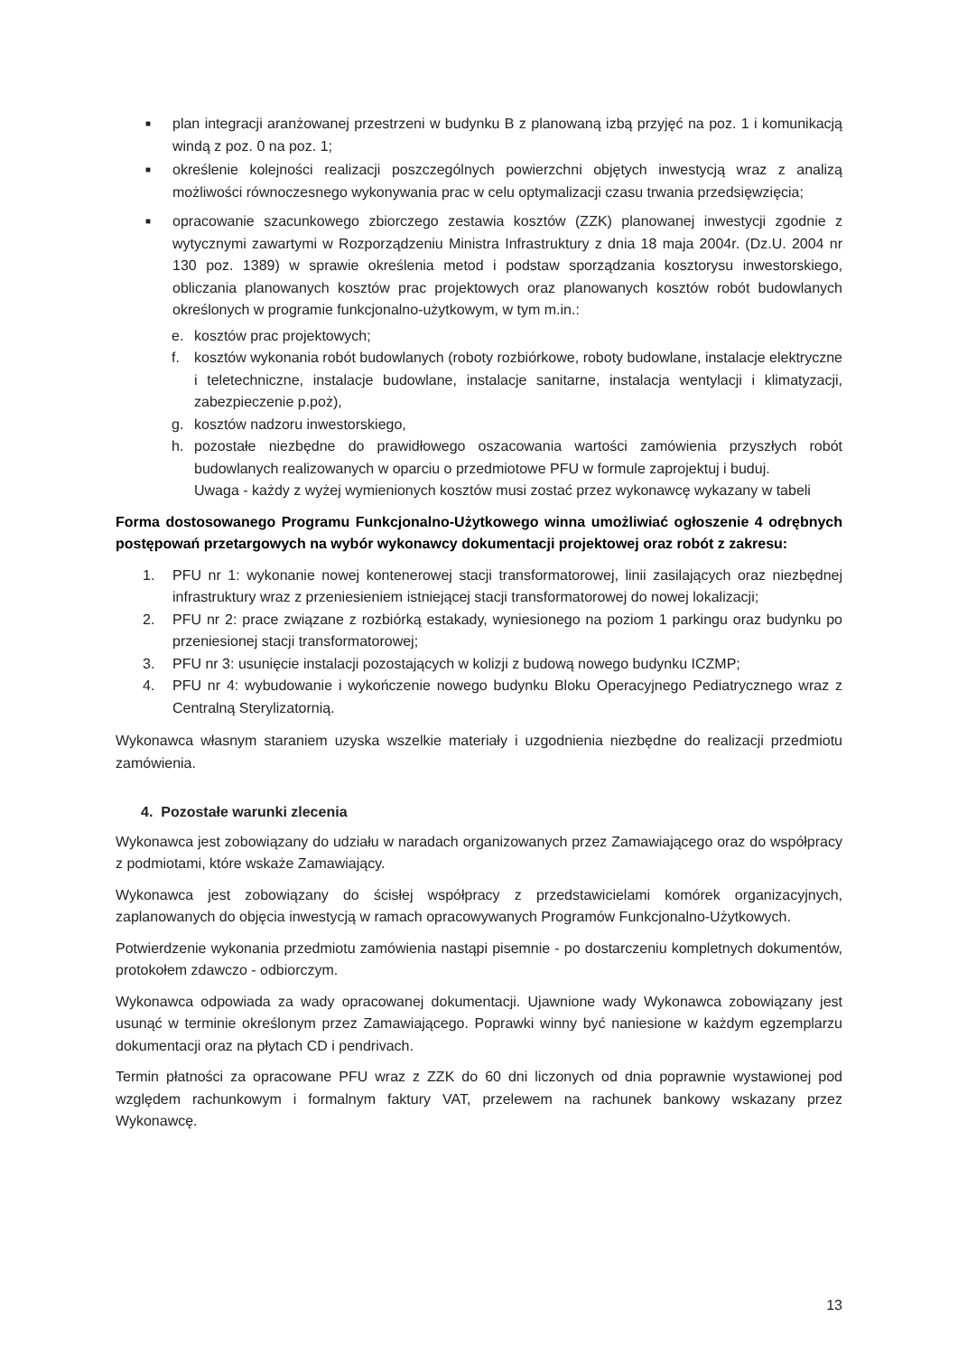■
plan integracji aranżowanej przestrzeni w budynku B z planowaną izbą przyjęć na poz. 1 i komunikacją windą z poz. 0 na poz. 1;
■
określenie kolejności realizacji poszczególnych powierzchni objętych inwestycją wraz z analizą możliwości równoczesnego wykonywania prac w celu optymalizacji czasu trwania przedsięwzięcia;
■
opracowanie szacunkowego zbiorczego zestawia kosztów (ZZK) planowanej inwestycji zgodnie z wytycznymi zawartymi w Rozporządzeniu Ministra Infrastruktury z dnia 18 maja 2004r. (Dz.U. 2004 nr 130 poz. 1389) w sprawie określenia metod i podstaw sporządzania kosztorysu inwestorskiego, obliczania planowanych kosztów prac projektowych oraz planowanych kosztów robót budowlanych określonych w programie funkcjonalno-użytkowym, w tym m.in.:
e. kosztów prac projektowych;
f. kosztów wykonania robót budowlanych (roboty rozbiórkowe, roboty budowlane, instalacje elektryczne i teletechniczne, instalacje budowlane, instalacje sanitarne, instalacja wentylacji i klimatyzacji, zabezpieczenie p.poż),
g. kosztów nadzoru inwestorskiego,
h. pozostałe niezbędne do prawidłowego oszacowania wartości zamówienia przyszłych robót budowlanych realizowanych w oparciu o przedmiotowe PFU w formule zaprojektuj i buduj.
Uwaga - każdy z wyżej wymienionych kosztów musi zostać przez wykonawcę wykazany w tabeli
Forma dostosowanego Programu Funkcjonalno-Użytkowego winna umożliwiać ogłoszenie 4 odrębnych postępowań przetargowych na wybór wykonawcy dokumentacji projektowej oraz robót z zakresu:
1. PFU nr 1: wykonanie nowej kontenerowej stacji transformatorowej, linii zasilających oraz niezbędnej infrastruktury wraz z przeniesieniem istniejącej stacji transformatorowej do nowej lokalizacji;
2. PFU nr 2: prace związane z rozbiórką estakady, wyniesionego na poziom 1 parkingu oraz budynku po przeniesionej stacji transformatorowej;
3. PFU nr 3: usunięcie instalacji pozostających w kolizji z budową nowego budynku ICZMP;
4. PFU nr 4: wybudowanie i wykończenie nowego budynku Bloku Operacyjnego Pediatrycznego wraz z Centralną Sterylizatornią.
Wykonawca własnym staraniem uzyska wszelkie materiały i uzgodnienia niezbędne do realizacji przedmiotu zamówienia.
4. Pozostałe warunki zlecenia
Wykonawca jest zobowiązany do udziału w naradach organizowanych przez Zamawiającego oraz do współpracy z podmiotami, które wskaże Zamawiający.
Wykonawca jest zobowiązany do ścisłej współpracy z przedstawicielami komórek organizacyjnych, zaplanowanych do objęcia inwestycją w ramach opracowywanych Programów Funkcjonalno-Użytkowych.
Potwierdzenie wykonania przedmiotu zamówienia nastąpi pisemnie - po dostarczeniu kompletnych dokumentów, protokołem zdawczo - odbiorczym.
Wykonawca odpowiada za wady opracowanej dokumentacji. Ujawnione wady Wykonawca zobowiązany jest usunąć w terminie określonym przez Zamawiającego. Poprawki winny być naniesione w każdym egzemplarzu dokumentacji oraz na płytach CD i pendrivach.
Termin płatności za opracowane PFU wraz z ZZK do 60 dni liczonych od dnia poprawnie wystawionej pod względem rachunkowym i formalnym faktury VAT, przelewem na rachunek bankowy wskazany przez Wykonawcę.
13